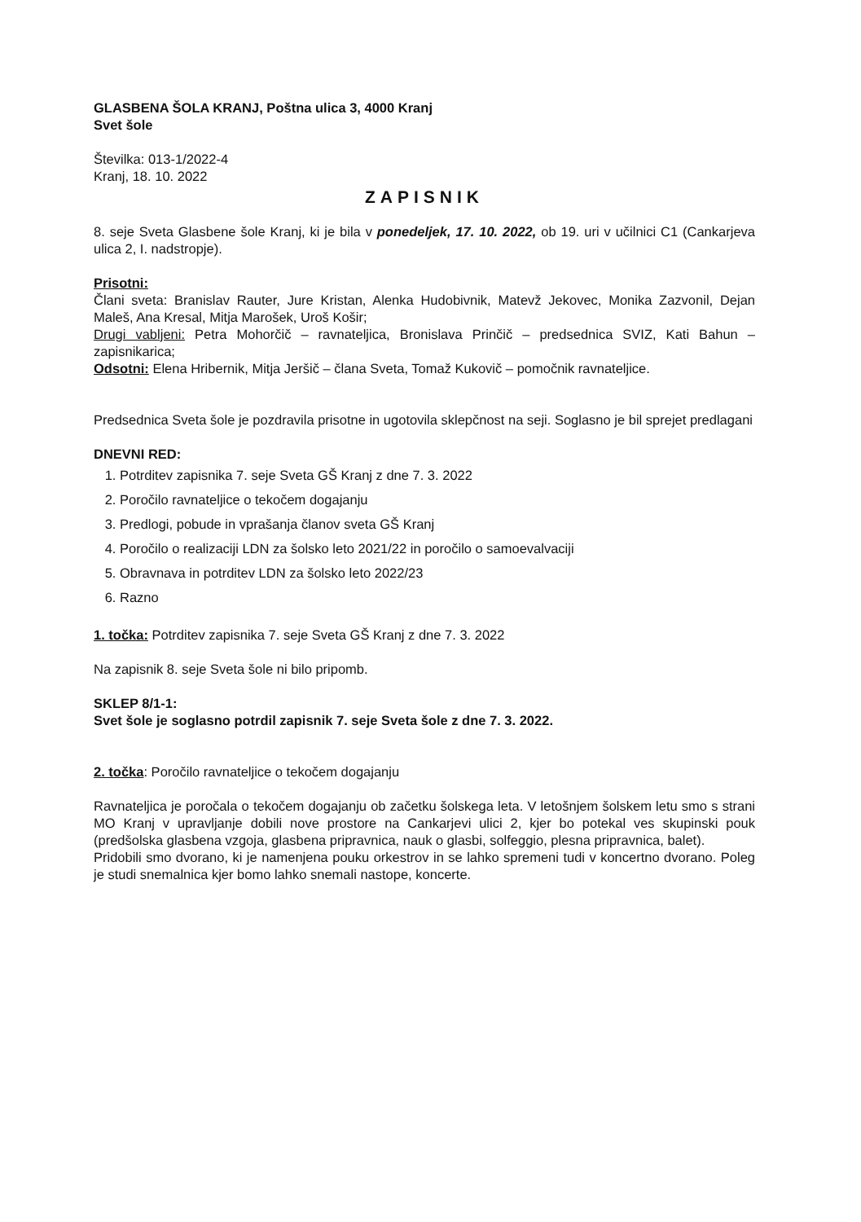GLASBENA ŠOLA KRANJ, Poštna ulica 3, 4000 Kranj
Svet šole
Številka: 013-1/2022-4
Kranj, 18. 10. 2022
ZAPISNIK
8. seje Sveta Glasbene šole Kranj, ki je bila v ponedeljek, 17. 10. 2022, ob 19. uri v učilnici C1 (Cankarjeva ulica 2, I. nadstropje).
Prisotni:
Člani sveta: Branislav Rauter, Jure Kristan, Alenka Hudobivnik, Matevž Jekovec, Monika Zazvonil, Dejan Maleš, Ana Kresal, Mitja Marošek, Uroš Košir;
Drugi vabljeni: Petra Mohorčič – ravnateljica, Bronislava Prinčič – predsednica SVIZ, Kati Bahun – zapisnikarica;
Odsotni: Elena Hribernik, Mitja Jeršič – člana Sveta, Tomaž Kukovič – pomočnik ravnateljice.
Predsednica Sveta šole je pozdravila prisotne in ugotovila sklepčnost na seji. Soglasno je bil sprejet predlagani
DNEVNI RED:
1. Potrditev zapisnika 7. seje Sveta GŠ Kranj z dne 7. 3. 2022
2. Poročilo ravnateljice o tekočem dogajanju
3. Predlogi, pobude in vprašanja članov sveta GŠ Kranj
4. Poročilo o realizaciji LDN za šolsko leto 2021/22 in poročilo o samoevalvaciji
5. Obravnava in potrditev LDN za šolsko leto 2022/23
6. Razno
1. točka: Potrditev zapisnika 7. seje Sveta GŠ Kranj z dne 7. 3. 2022
Na zapisnik 8. seje Sveta šole ni bilo pripomb.
SKLEP 8/1-1:
Svet šole je soglasno potrdil zapisnik 7. seje Sveta šole z dne 7. 3. 2022.
2. točka: Poročilo ravnateljice o tekočem dogajanju
Ravnateljica je poročala o tekočem dogajanju ob začetku šolskega leta. V letošnjem šolskem letu smo s strani MO Kranj v upravljanje dobili nove prostore na Cankarjevi ulici 2, kjer bo potekal ves skupinski pouk (predšolska glasbena vzgoja, glasbena pripravnica, nauk o glasbi, solfeggio, plesna pripravnica, balet).
Pridobili smo dvorano, ki je namenjena pouku orkestrov in se lahko spremeni tudi v koncertno dvorano. Poleg je studi snemalnica kjer bomo lahko snemali nastope, koncerte.